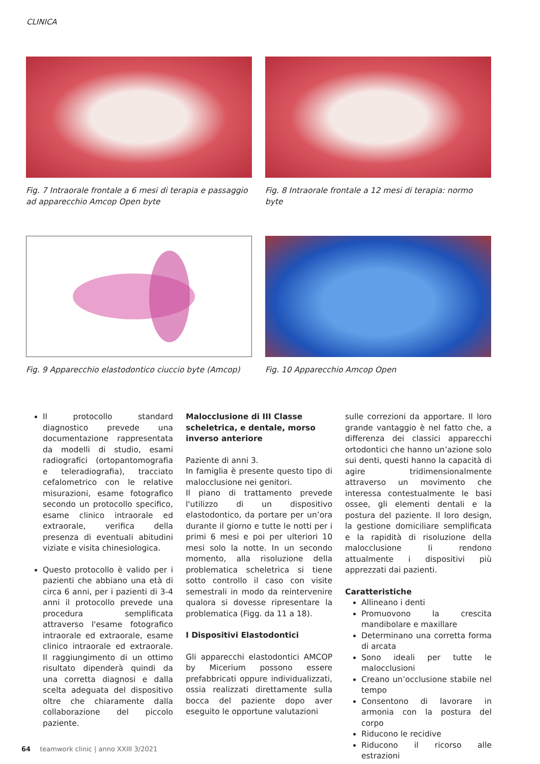CLINICA
Fig. 7 Intraorale frontale a 6 mesi di terapia e passaggio ad apparecchio Amcop Open byte
Fig. 8 Intraorale frontale a 12 mesi di terapia: normo byte
Fig. 9 Apparecchio elastodontico ciuccio byte (Amcop)
Fig. 10 Apparecchio Amcop Open
Il protocollo standard diagnostico prevede una documentazione rappresentata da modelli di studio, esami radiografici (ortopantomografia e teleradiografia), tracciato cefalometrico con le relative misurazioni, esame fotografico secondo un protocollo specifico, esame clinico intraorale ed extraorale, verifica della presenza di eventuali abitudini viziate e visita chinesiologica.
Questo protocollo è valido per i pazienti che abbiano una età di circa 6 anni, per i pazienti di 3-4 anni il protocollo prevede una procedura semplificata attraverso l'esame fotografico intraorale ed extraorale, esame clinico intraorale ed extraorale. Il raggiungimento di un ottimo risultato dipenderà quindi da una corretta diagnosi e dalla scelta adeguata del dispositivo oltre che chiaramente dalla collaborazione del piccolo paziente.
Malocclusione di III Classe scheletrica, e dentale, morso inverso anteriore
Paziente di anni 3.
In famiglia è presente questo tipo di malocclusione nei genitori.
Il piano di trattamento prevede l'utilizzo di un dispositivo elastodontico, da portare per un’ora durante il giorno e tutte le notti per i primi 6 mesi e poi per ulteriori 10 mesi solo la notte. In un secondo momento, alla risoluzione della problematica scheletrica si tiene sotto controllo il caso con visite semestrali in modo da reintervenire qualora si dovesse ripresentare la problematica (Figg. da 11 a 18).
I Dispositivi Elastodontici
Gli apparecchi elastodontici AMCOP by Micerium possono essere prefabbricati oppure individualizzati, ossia realizzati direttamente sulla bocca del paziente dopo aver eseguito le opportune valutazioni
sulle correzioni da apportare. Il loro grande vantaggio è nel fatto che, a differenza dei classici apparecchi ortodontici che hanno un’azione solo sui denti, questi hanno la capacità di agire tridimensionalmente attraverso un movimento che interessa contestualmente le basi ossee, gli elementi dentali e la postura del paziente. Il loro design, la gestione domiciliare semplificata e la rapidità di risoluzione della malocclusione li rendono attualmente i dispositivi più apprezzati dai pazienti.
Caratteristiche
Allineano i denti
Promuovono la crescita mandibolare e maxillare
Determinano una corretta forma di arcata
Sono ideali per tutte le malocclusioni
Creano un’occlusione stabile nel tempo
Consentono di lavorare in armonia con la postura del corpo
Riducono le recidive
Riducono il ricorso alle estrazioni
64 teamwork clinic | anno XXIII 3/2021